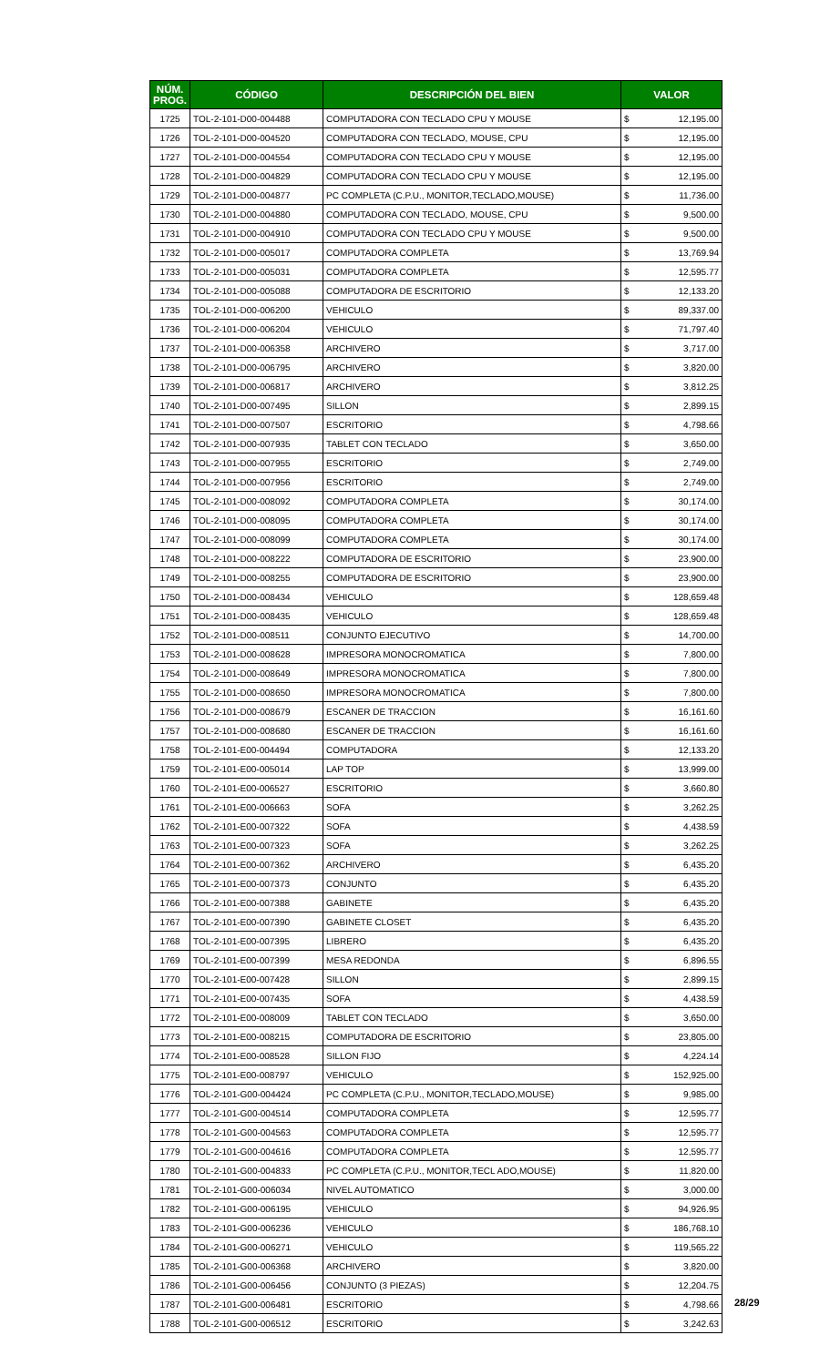| NÚM. PROG. | CÓDIGO | DESCRIPCIÓN DEL BIEN | VALOR | |
| --- | --- | --- | --- | --- |
| 1725 | TOL-2-101-D00-004488 | COMPUTADORA CON TECLADO CPU Y MOUSE | $ | 12,195.00 |
| 1726 | TOL-2-101-D00-004520 | COMPUTADORA CON TECLADO, MOUSE, CPU | $ | 12,195.00 |
| 1727 | TOL-2-101-D00-004554 | COMPUTADORA CON TECLADO CPU Y MOUSE | $ | 12,195.00 |
| 1728 | TOL-2-101-D00-004829 | COMPUTADORA CON TECLADO CPU Y MOUSE | $ | 12,195.00 |
| 1729 | TOL-2-101-D00-004877 | PC COMPLETA (C.P.U., MONITOR,TECLADO,MOUSE) | $ | 11,736.00 |
| 1730 | TOL-2-101-D00-004880 | COMPUTADORA CON TECLADO, MOUSE, CPU | $ | 9,500.00 |
| 1731 | TOL-2-101-D00-004910 | COMPUTADORA CON TECLADO CPU Y MOUSE | $ | 9,500.00 |
| 1732 | TOL-2-101-D00-005017 | COMPUTADORA COMPLETA | $ | 13,769.94 |
| 1733 | TOL-2-101-D00-005031 | COMPUTADORA COMPLETA | $ | 12,595.77 |
| 1734 | TOL-2-101-D00-005088 | COMPUTADORA DE ESCRITORIO | $ | 12,133.20 |
| 1735 | TOL-2-101-D00-006200 | VEHICULO | $ | 89,337.00 |
| 1736 | TOL-2-101-D00-006204 | VEHICULO | $ | 71,797.40 |
| 1737 | TOL-2-101-D00-006358 | ARCHIVERO | $ | 3,717.00 |
| 1738 | TOL-2-101-D00-006795 | ARCHIVERO | $ | 3,820.00 |
| 1739 | TOL-2-101-D00-006817 | ARCHIVERO | $ | 3,812.25 |
| 1740 | TOL-2-101-D00-007495 | SILLON | $ | 2,899.15 |
| 1741 | TOL-2-101-D00-007507 | ESCRITORIO | $ | 4,798.66 |
| 1742 | TOL-2-101-D00-007935 | TABLET CON TECLADO | $ | 3,650.00 |
| 1743 | TOL-2-101-D00-007955 | ESCRITORIO | $ | 2,749.00 |
| 1744 | TOL-2-101-D00-007956 | ESCRITORIO | $ | 2,749.00 |
| 1745 | TOL-2-101-D00-008092 | COMPUTADORA COMPLETA | $ | 30,174.00 |
| 1746 | TOL-2-101-D00-008095 | COMPUTADORA COMPLETA | $ | 30,174.00 |
| 1747 | TOL-2-101-D00-008099 | COMPUTADORA COMPLETA | $ | 30,174.00 |
| 1748 | TOL-2-101-D00-008222 | COMPUTADORA DE ESCRITORIO | $ | 23,900.00 |
| 1749 | TOL-2-101-D00-008255 | COMPUTADORA DE ESCRITORIO | $ | 23,900.00 |
| 1750 | TOL-2-101-D00-008434 | VEHICULO | $ | 128,659.48 |
| 1751 | TOL-2-101-D00-008435 | VEHICULO | $ | 128,659.48 |
| 1752 | TOL-2-101-D00-008511 | CONJUNTO EJECUTIVO | $ | 14,700.00 |
| 1753 | TOL-2-101-D00-008628 | IMPRESORA MONOCROMATICA | $ | 7,800.00 |
| 1754 | TOL-2-101-D00-008649 | IMPRESORA MONOCROMATICA | $ | 7,800.00 |
| 1755 | TOL-2-101-D00-008650 | IMPRESORA MONOCROMATICA | $ | 7,800.00 |
| 1756 | TOL-2-101-D00-008679 | ESCANER DE TRACCION | $ | 16,161.60 |
| 1757 | TOL-2-101-D00-008680 | ESCANER DE TRACCION | $ | 16,161.60 |
| 1758 | TOL-2-101-E00-004494 | COMPUTADORA | $ | 12,133.20 |
| 1759 | TOL-2-101-E00-005014 | LAP TOP | $ | 13,999.00 |
| 1760 | TOL-2-101-E00-006527 | ESCRITORIO | $ | 3,660.80 |
| 1761 | TOL-2-101-E00-006663 | SOFA | $ | 3,262.25 |
| 1762 | TOL-2-101-E00-007322 | SOFA | $ | 4,438.59 |
| 1763 | TOL-2-101-E00-007323 | SOFA | $ | 3,262.25 |
| 1764 | TOL-2-101-E00-007362 | ARCHIVERO | $ | 6,435.20 |
| 1765 | TOL-2-101-E00-007373 | CONJUNTO | $ | 6,435.20 |
| 1766 | TOL-2-101-E00-007388 | GABINETE | $ | 6,435.20 |
| 1767 | TOL-2-101-E00-007390 | GABINETE CLOSET | $ | 6,435.20 |
| 1768 | TOL-2-101-E00-007395 | LIBRERO | $ | 6,435.20 |
| 1769 | TOL-2-101-E00-007399 | MESA REDONDA | $ | 6,896.55 |
| 1770 | TOL-2-101-E00-007428 | SILLON | $ | 2,899.15 |
| 1771 | TOL-2-101-E00-007435 | SOFA | $ | 4,438.59 |
| 1772 | TOL-2-101-E00-008009 | TABLET CON TECLADO | $ | 3,650.00 |
| 1773 | TOL-2-101-E00-008215 | COMPUTADORA DE ESCRITORIO | $ | 23,805.00 |
| 1774 | TOL-2-101-E00-008528 | SILLON FIJO | $ | 4,224.14 |
| 1775 | TOL-2-101-E00-008797 | VEHICULO | $ | 152,925.00 |
| 1776 | TOL-2-101-G00-004424 | PC COMPLETA (C.P.U., MONITOR,TECLADO,MOUSE) | $ | 9,985.00 |
| 1777 | TOL-2-101-G00-004514 | COMPUTADORA COMPLETA | $ | 12,595.77 |
| 1778 | TOL-2-101-G00-004563 | COMPUTADORA COMPLETA | $ | 12,595.77 |
| 1779 | TOL-2-101-G00-004616 | COMPUTADORA COMPLETA | $ | 12,595.77 |
| 1780 | TOL-2-101-G00-004833 | PC COMPLETA (C.P.U., MONITOR,TECL ADO,MOUSE) | $ | 11,820.00 |
| 1781 | TOL-2-101-G00-006034 | NIVEL AUTOMATICO | $ | 3,000.00 |
| 1782 | TOL-2-101-G00-006195 | VEHICULO | $ | 94,926.95 |
| 1783 | TOL-2-101-G00-006236 | VEHICULO | $ | 186,768.10 |
| 1784 | TOL-2-101-G00-006271 | VEHICULO | $ | 119,565.22 |
| 1785 | TOL-2-101-G00-006368 | ARCHIVERO | $ | 3,820.00 |
| 1786 | TOL-2-101-G00-006456 | CONJUNTO (3 PIEZAS) | $ | 12,204.75 |
| 1787 | TOL-2-101-G00-006481 | ESCRITORIO | $ | 4,798.66 |
| 1788 | TOL-2-101-G00-006512 | ESCRITORIO | $ | 3,242.63 |
28/29